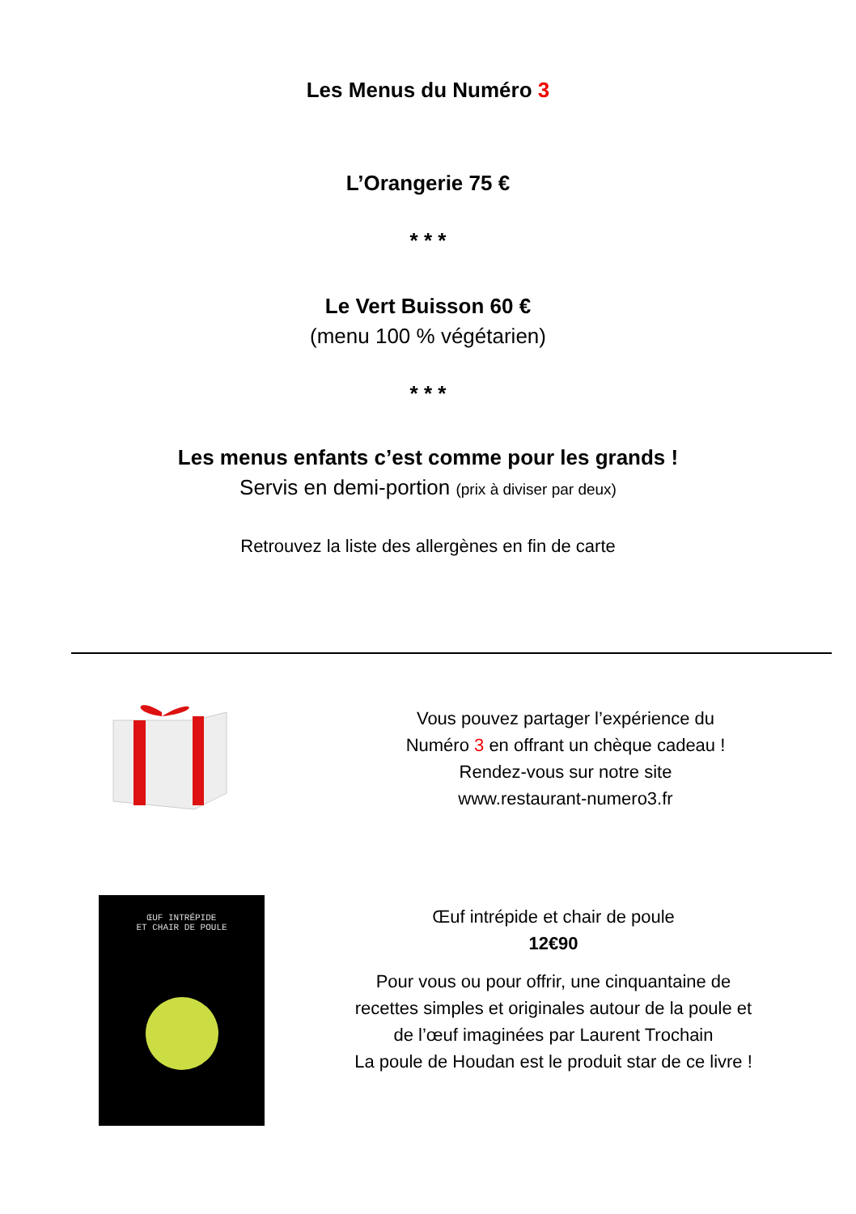Les Menus du Numéro 3
L’Orangerie 75 €
* * *
Le Vert Buisson 60 €
(menu 100 % végétarien)
* * *
Les menus enfants c’est comme pour les grands !
Servis en demi-portion (prix à diviser par deux)
Retrouvez la liste des allergènes en fin de carte
Vous pouvez partager l’expérience du
Numéro 3 en offrant un chèque cadeau !
Rendez-vous sur notre site
www.restaurant-numero3.fr
ŒUF INTRÉPIDE
ET CHAIR DE POULE
Œuf intrépide et chair de poule
12€90
Pour vous ou pour offrir, une cinquantaine de
recettes simples et originales autour de la poule et
de l’œuf imaginées par Laurent Trochain
La poule de Houdan est le produit star de ce livre !